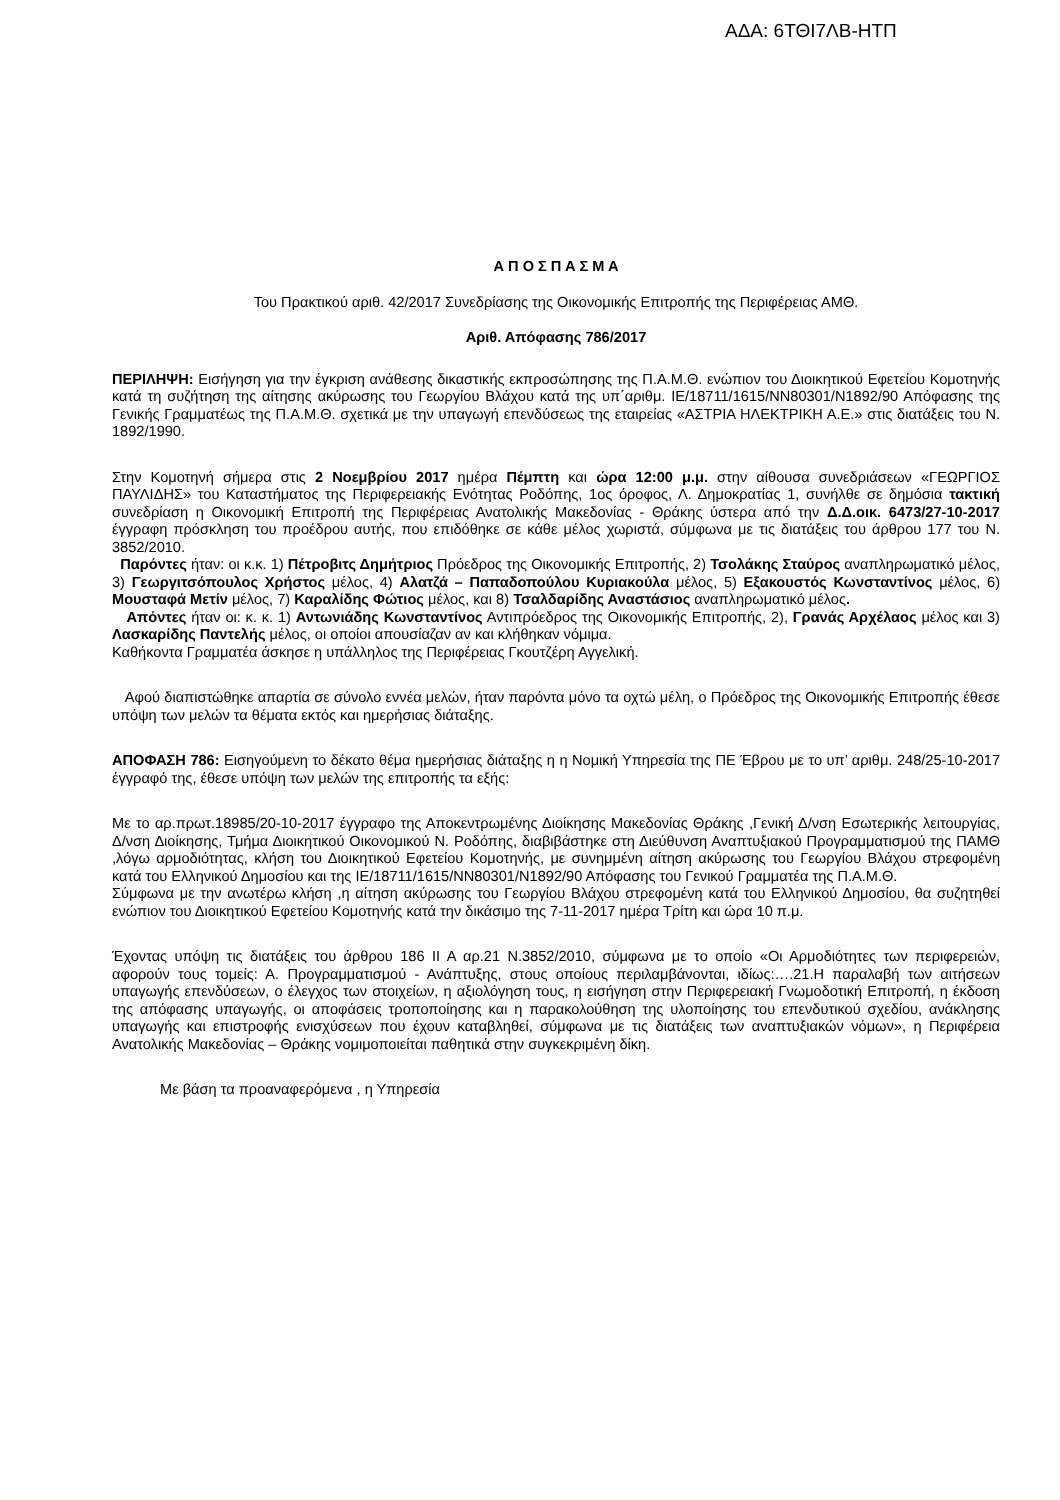ΑΔΑ: 6ΤΘΙ7ΛΒ-ΗΤΠ
Α Π Ο Σ Π Α Σ Μ Α
Του Πρακτικού αριθ. 42/2017 Συνεδρίασης της Οικονομικής Επιτροπής της Περιφέρειας ΑΜΘ.
Αριθ. Απόφασης 786/2017
ΠΕΡΙΛΗΨΗ: Εισήγηση για την έγκριση ανάθεσης δικαστικής εκπροσώπησης της Π.Α.Μ.Θ. ενώπιον του Διοικητικού Εφετείου Κομοτηνής κατά τη συζήτηση της αίτησης ακύρωσης του Γεωργίου Βλάχου κατά της υπ΄αριθμ. ΙΕ/18711/1615/ΝΝ80301/Ν1892/90 Απόφασης της Γενικής Γραμματέως της Π.Α.Μ.Θ. σχετικά με την υπαγωγή επενδύσεως της εταιρείας «ΑΣΤΡΙΑ ΗΛΕΚΤΡΙΚΗ Α.Ε.» στις διατάξεις του Ν. 1892/1990.
Στην Κομοτηνή σήμερα στις 2 Νοεμβρίου 2017 ημέρα Πέμπτη και ώρα 12:00 μ.μ. στην αίθουσα συνεδριάσεων «ΓΕΩΡΓΙΟΣ ΠΑΥΛΙΔΗΣ» του Καταστήματος της Περιφερειακής Ενότητας Ροδόπης, 1ος όροφος, Λ. Δημοκρατίας 1, συνήλθε σε δημόσια τακτική συνεδρίαση η Οικονομική Επιτροπή της Περιφέρειας Ανατολικής Μακεδονίας - Θράκης ύστερα από την Δ.Δ.οικ. 6473/27-10-2017 έγγραφη πρόσκληση του προέδρου αυτής, που επιδόθηκε σε κάθε μέλος χωριστά, σύμφωνα με τις διατάξεις του άρθρου 177 του Ν. 3852/2010.
Παρόντες ήταν: οι κ.κ. 1) Πέτροβιτς Δημήτριος Πρόεδρος της Οικονομικής Επιτροπής, 2) Τσολάκης Σταύρος αναπληρωματικό μέλος, 3) Γεωργιτσόπουλος Χρήστος μέλος, 4) Αλατζά – Παπαδοπούλου Κυριακούλα μέλος, 5) Εξακουστός Κωνσταντίνος μέλος, 6) Μουσταφά Μετίν μέλος, 7) Καραλίδης Φώτιος μέλος, και 8) Τσαλδαρίδης Αναστάσιος αναπληρωματικό μέλος.
Απόντες ήταν οι: κ. κ. 1) Αντωνιάδης Κωνσταντίνος Αντιπρόεδρος της Οικονομικής Επιτροπής, 2), Γρανάς Αρχέλαος μέλος και 3) Λασκαρίδης Παντελής μέλος, οι οποίοι απουσίαζαν αν και κλήθηκαν νόμιμα.
Καθήκοντα Γραμματέα άσκησε η υπάλληλος της Περιφέρειας Γκουτζέρη Αγγελική.
Αφού διαπιστώθηκε απαρτία σε σύνολο εννέα μελών, ήταν παρόντα μόνο τα οχτώ μέλη, ο Πρόεδρος της Οικονομικής Επιτροπής έθεσε υπόψη των μελών τα θέματα εκτός και ημερήσιας διάταξης.
ΑΠΟΦΑΣΗ 786: Εισηγούμενη το δέκατο θέμα ημερήσιας διάταξης η η Νομική Υπηρεσία της ΠΕ Έβρου με το υπ’ αριθμ. 248/25-10-2017 έγγραφό της, έθεσε υπόψη των μελών της επιτροπής τα εξής:
Με το αρ.πρωτ.18985/20-10-2017 έγγραφο της Αποκεντρωμένης Διοίκησης Μακεδονίας Θράκης ,Γενική Δ/νση Εσωτερικής λειτουργίας, Δ/νση Διοίκησης, Τμήμα Διοικητικού Οικονομικού Ν. Ροδόπης, διαβιβάστηκε στη Διεύθυνση Αναπτυξιακού Προγραμματισμού της ΠΑΜΘ ,λόγω αρμοδιότητας, κλήση του Διοικητικού Εφετείου Κομοτηνής, με συνημμένη αίτηση ακύρωσης του Γεωργίου Βλάχου στρεφομένη κατά του Ελληνικού Δημοσίου και της ΙΕ/18711/1615/ΝΝ80301/Ν1892/90 Απόφασης του Γενικού Γραμματέα της Π.Α.Μ.Θ.
Σύμφωνα με την ανωτέρω κλήση ,η αίτηση ακύρωσης του Γεωργίου Βλάχου στρεφομένη κατά του Ελληνικού Δημοσίου, θα συζητηθεί ενώπιον του Διοικητικού Εφετείου Κομοτηνής κατά την δικάσιμο της 7-11-2017 ημέρα Τρίτη και ώρα 10 π.μ.
Έχοντας υπόψη τις διατάξεις του άρθρου 186 ΙΙ Α αρ.21 Ν.3852/2010, σύμφωνα με το οποίο «Οι Αρμοδιότητες των περιφερειών, αφορούν τους τομείς: Α. Προγραμματισμού - Ανάπτυξης, στους οποίους περιλαμβάνονται, ιδίως:….21.Η παραλαβή των αιτήσεων υπαγωγής επενδύσεων, ο έλεγχος των στοιχείων, η αξιολόγηση τους, η εισήγηση στην Περιφερειακή Γνωμοδοτική Επιτροπή, η έκδοση της απόφασης υπαγωγής, οι αποφάσεις τροποποίησης και η παρακολούθηση της υλοποίησης του επενδυτικού σχεδίου, ανάκλησης υπαγωγής και επιστροφής ενισχύσεων που έχουν καταβληθεί, σύμφωνα με τις διατάξεις των αναπτυξιακών νόμων», η Περιφέρεια Ανατολικής Μακεδονίας – Θράκης νομιμοποιείται παθητικά στην συγκεκριμένη δίκη.
Με βάση τα προαναφερόμενα , η Υπηρεσία